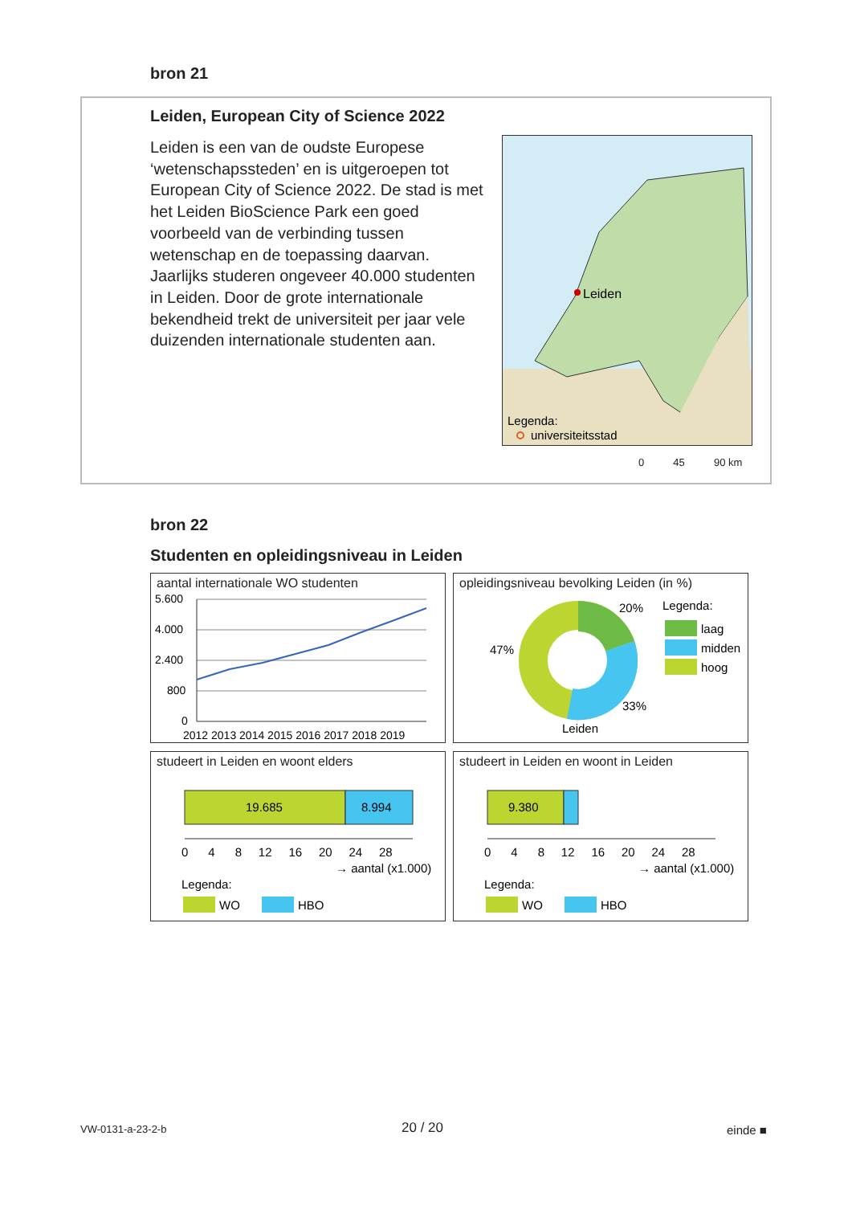bron 21
Leiden, European City of Science 2022
Leiden is een van de oudste Europese ‘wetenschapssteden’ en is uitgeroepen tot European City of Science 2022. De stad is met het Leiden BioScience Park een goed voorbeeld van de verbinding tussen wetenschap en de toepassing daarvan. Jaarlijks studeren ongeveer 40.000 studenten in Leiden. Door de grote internationale bekendheid trekt de universiteit per jaar vele duizenden internationale studenten aan.
Leiden
Legenda:
universiteitsstad
0 45 90 km
bron 22
Studenten en opleidingsniveau in Leiden
aantal internationale WO studenten
5.600
4.000
2.400
800
0
2012 2013 2014 2015 2016 2017 2018 2019
opleidingsniveau bevolking Leiden (in %)
20%
47%
33%
Leiden
Legenda:
laag
midden
hoog
studeert in Leiden en woont elders
19.685
8.994
0 4 8 12 16 20 24 28
→ aantal (x1.000)
Legenda:
WO
HBO
studeert in Leiden en woont in Leiden
9.380
0 4 8 12 16 20 24 28
→ aantal (x1.000)
Legenda:
WO
HBO
VW-0131-a-23-2-b 20 / 20 einde ■